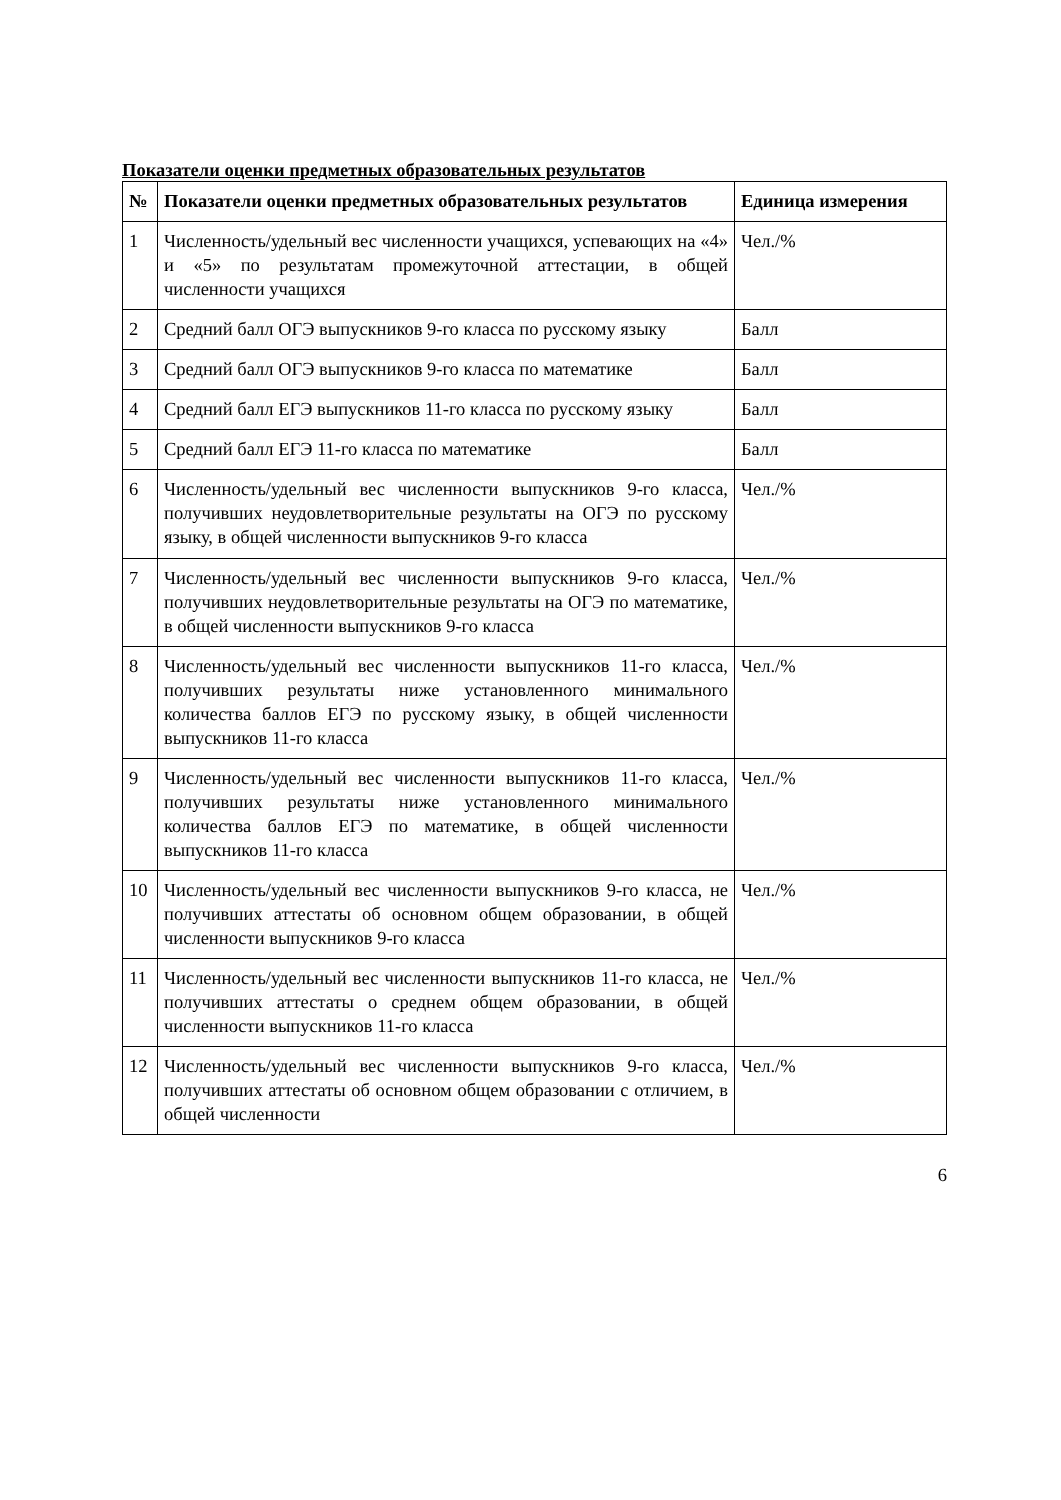Показатели оценки предметных образовательных результатов
| № | Показатели оценки предметных образовательных результатов | Единица измерения |
| --- | --- | --- |
| 1 | Численность/удельный вес численности учащихся, успевающих на «4» и «5» по результатам промежуточной аттестации, в общей численности учащихся | Чел./% |
| 2 | Средний балл ОГЭ выпускников 9-го класса по русскому языку | Балл |
| 3 | Средний балл ОГЭ выпускников 9-го класса по математике | Балл |
| 4 | Средний балл ЕГЭ выпускников 11-го класса по русскому языку | Балл |
| 5 | Средний балл ЕГЭ 11-го класса по математике | Балл |
| 6 | Численность/удельный вес численности выпускников 9-го класса, получивших неудовлетворительные результаты на ОГЭ по русскому языку, в общей численности выпускников 9-го класса | Чел./% |
| 7 | Численность/удельный вес численности выпускников 9-го класса, получивших неудовлетворительные результаты на ОГЭ по математике, в общей численности выпускников 9-го класса | Чел./% |
| 8 | Численность/удельный вес численности выпускников 11-го класса, получивших результаты ниже установленного минимального количества баллов ЕГЭ по русскому языку, в общей численности выпускников 11-го класса | Чел./% |
| 9 | Численность/удельный вес численности выпускников 11-го класса, получивших результаты ниже установленного минимального количества баллов ЕГЭ по математике, в общей численности выпускников 11-го класса | Чел./% |
| 10 | Численность/удельный вес численности выпускников 9-го класса, не получивших аттестаты об основном общем образовании, в общей численности выпускников 9-го класса | Чел./% |
| 11 | Численность/удельный вес численности выпускников 11-го класса, не получивших аттестаты о среднем общем образовании, в общей численности выпускников 11-го класса | Чел./% |
| 12 | Численность/удельный вес численности выпускников 9-го класса, получивших аттестаты об основном общем образовании с отличием, в общей численности | Чел./% |
6